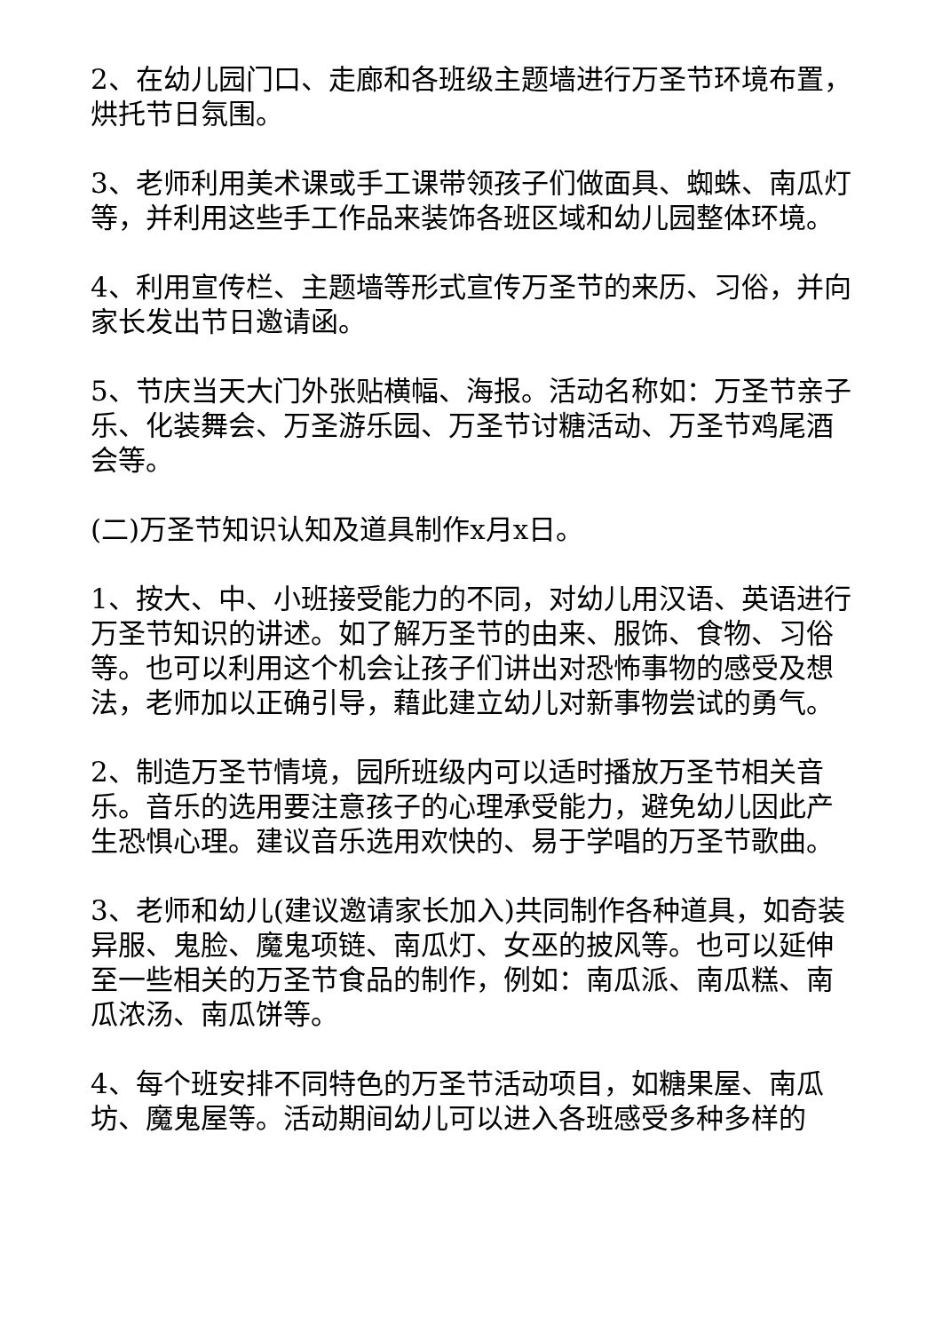2、在幼儿园门口、走廊和各班级主题墙进行万圣节环境布置，烘托节日氛围。
3、老师利用美术课或手工课带领孩子们做面具、蜘蛛、南瓜灯等，并利用这些手工作品来装饰各班区域和幼儿园整体环境。
4、利用宣传栏、主题墙等形式宣传万圣节的来历、习俗，并向家长发出节日邀请函。
5、节庆当天大门外张贴横幅、海报。活动名称如：万圣节亲子乐、化装舞会、万圣游乐园、万圣节讨糖活动、万圣节鸡尾酒会等。
(二)万圣节知识认知及道具制作x月x日。
1、按大、中、小班接受能力的不同，对幼儿用汉语、英语进行万圣节知识的讲述。如了解万圣节的由来、服饰、食物、习俗等。也可以利用这个机会让孩子们讲出对恐怖事物的感受及想法，老师加以正确引导，藉此建立幼儿对新事物尝试的勇气。
2、制造万圣节情境，园所班级内可以适时播放万圣节相关音乐。音乐的选用要注意孩子的心理承受能力，避免幼儿因此产生恐惧心理。建议音乐选用欢快的、易于学唱的万圣节歌曲。
3、老师和幼儿(建议邀请家长加入)共同制作各种道具，如奇装异服、鬼脸、魔鬼项链、南瓜灯、女巫的披风等。也可以延伸至一些相关的万圣节食品的制作，例如：南瓜派、南瓜糕、南瓜浓汤、南瓜饼等。
4、每个班安排不同特色的万圣节活动项目，如糖果屋、南瓜坊、魔鬼屋等。活动期间幼儿可以进入各班感受多种多样的